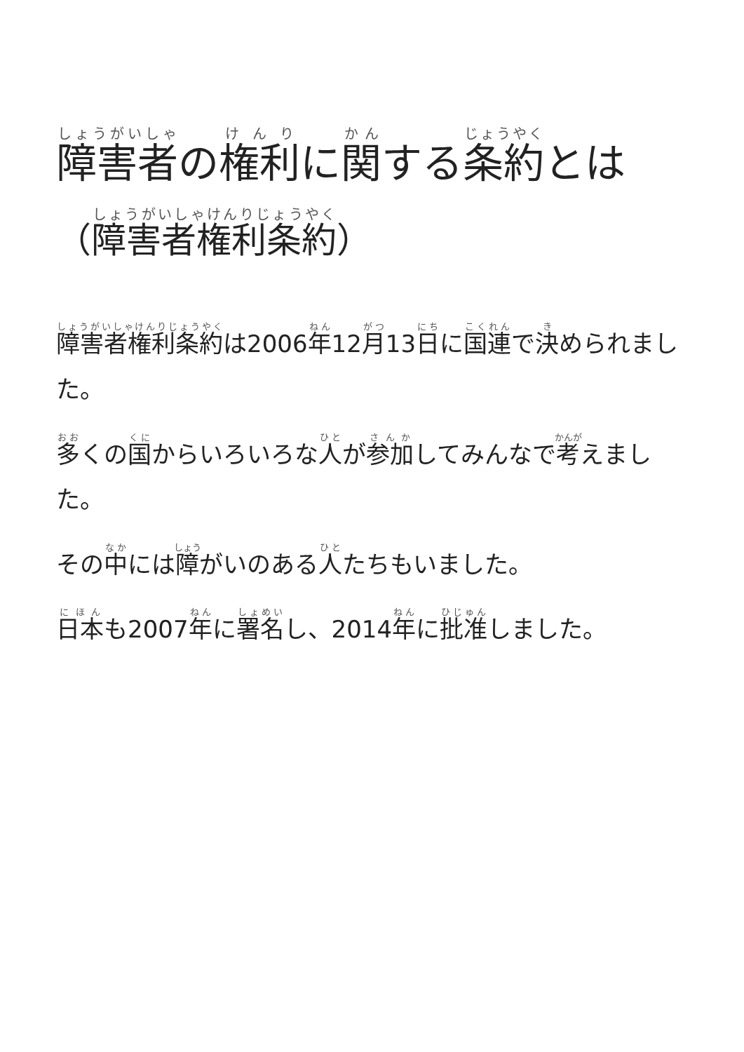障害者の権利に関する条約とは
（障害者権利条約）
障害者権利条約は2006年12月13日に国連で決められました。
多くの国からいろいろな人が参加してみんなで考えました。
その中には障がいのある人たちもいました。
日本も2007年に署名し、2014年に批准しました。